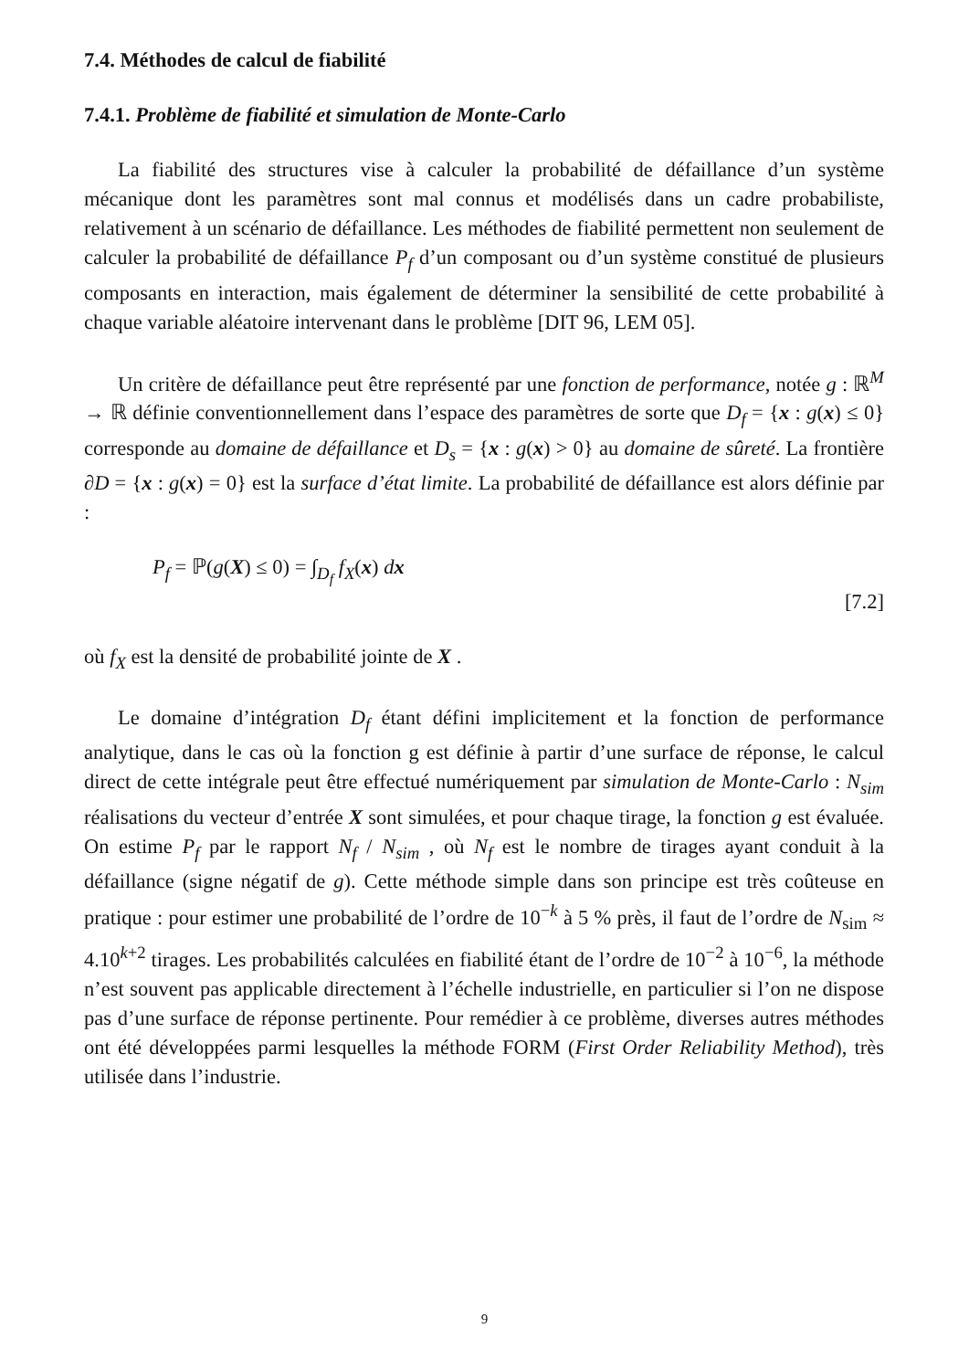7.4. Méthodes de calcul de fiabilité
7.4.1. Problème de fiabilité et simulation de Monte-Carlo
La fiabilité des structures vise à calculer la probabilité de défaillance d’un système mécanique dont les paramètres sont mal connus et modélisés dans un cadre probabiliste, relativement à un scénario de défaillance. Les méthodes de fiabilité permettent non seulement de calculer la probabilité de défaillance P<sub>f</sub> d’un composant ou d’un système constitué de plusieurs composants en interaction, mais également de déterminer la sensibilité de cette probabilité à chaque variable aléatoire intervenant dans le problème [DIT 96, LEM 05].
Un critère de défaillance peut être représenté par une fonction de performance, notée g : ℝ<sup>M</sup> → ℝ définie conventionnellement dans l’espace des paramètres de sorte que D<sub>f</sub> = {x : g(x) ≤ 0} corresponde au domaine de défaillance et D<sub>s</sub> = {x : g(x) > 0} au domaine de sûreté. La frontière ∂D = {x : g(x) = 0} est la surface d’état limite. La probabilité de défaillance est alors définie par :
P<sub>f</sub> = ℙ(g(X) ≤ 0) = ∫<sub>D<sub>f</sub></sub> f<sub>X</sub>(x) dx [7.2]
où f<sub>X</sub> est la densité de probabilité jointe de X .
Le domaine d’intégration D<sub>f</sub> étant défini implicitement et la fonction de performance analytique, dans le cas où la fonction g est définie à partir d’une surface de réponse, le calcul direct de cette intégrale peut être effectué numériquement par simulation de Monte-Carlo : N<sub>sim</sub> réalisations du vecteur d’entrée X sont simulées, et pour chaque tirage, la fonction g est évaluée. On estime P<sub>f</sub> par le rapport N<sub>f</sub> / N<sub>sim</sub> , où N<sub>f</sub> est le nombre de tirages ayant conduit à la défaillance (signe négatif de g). Cette méthode simple dans son principe est très coûteuse en pratique : pour estimer une probabilité de l’ordre de 10<sup>−k</sup> à 5 % près, il faut de l’ordre de N<sub>sim</sub> ≈ 4.10<sup>k+2</sup> tirages. Les probabilités calculées en fiabilité étant de l’ordre de 10<sup>−2</sup> à 10<sup>−6</sup>, la méthode n’est souvent pas applicable directement à l’échelle industrielle, en particulier si l’on ne dispose pas d’une surface de réponse pertinente. Pour remédier à ce problème, diverses autres méthodes ont été développées parmi lesquelles la méthode FORM (First Order Reliability Method), très utilisée dans l’industrie.
9